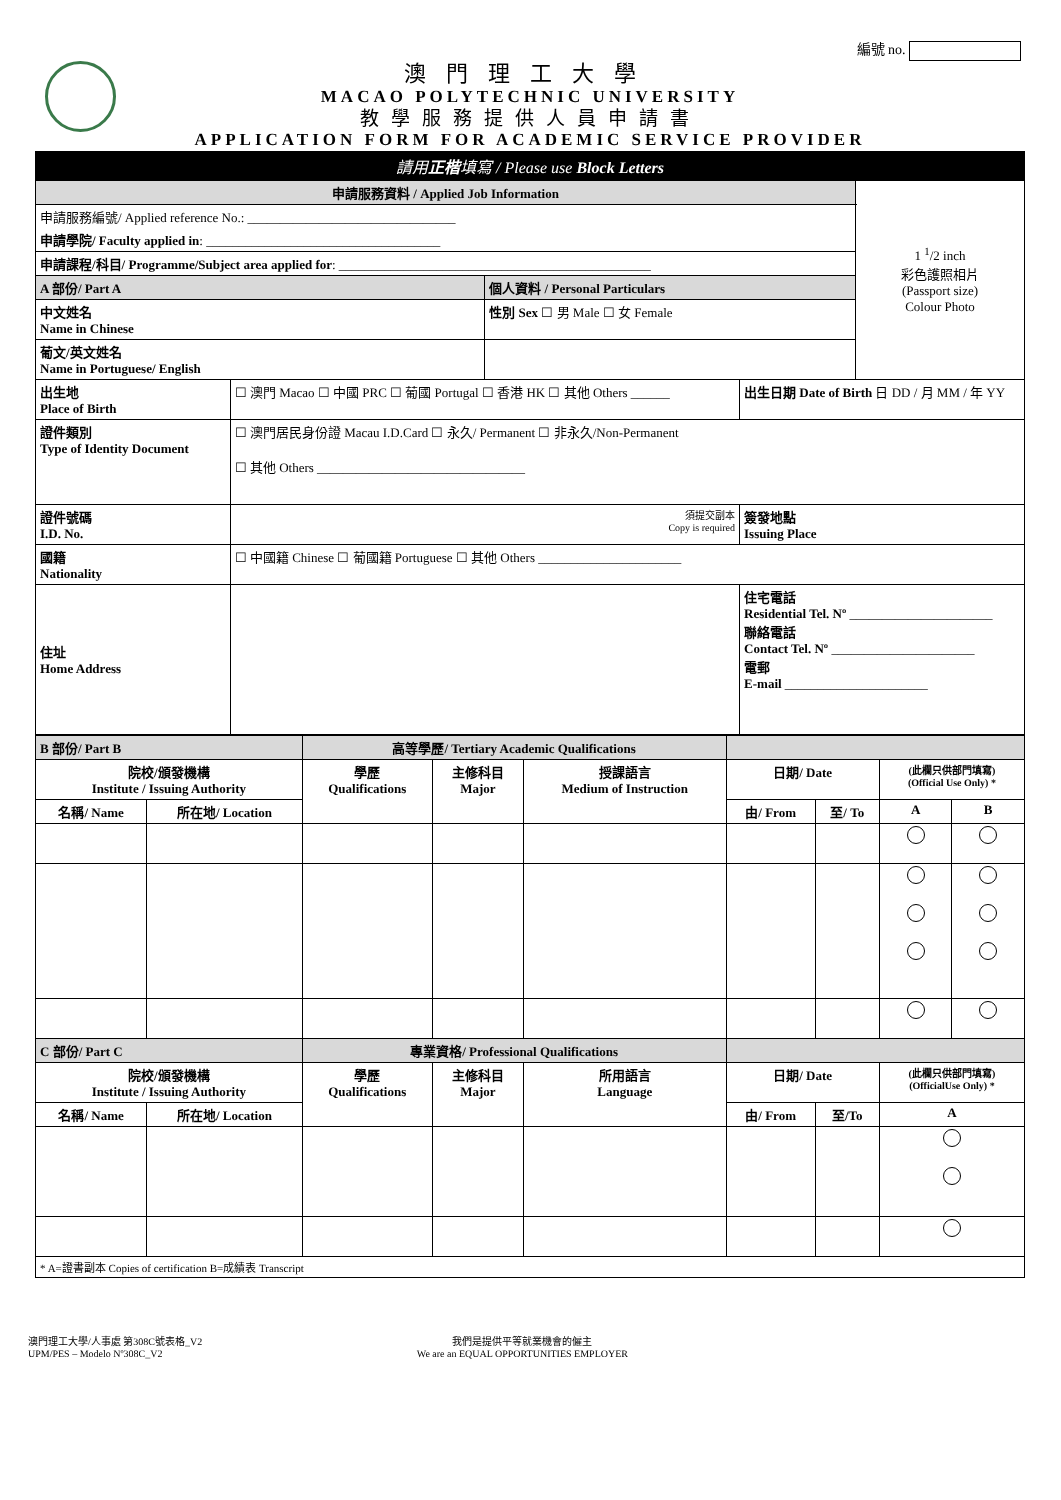編號 no.
澳門理工大學
MACAO POLYTECHNIC UNIVERSITY
教學服務提供人員申請書
APPLICATION FORM FOR ACADEMIC SERVICE PROVIDER
| 請用 正楷 填寫 / Please use Block Letters | | | | |
| 申請服務資料 / Applied Job Information | | | | 1 <sup>1</sup>/2 inch 彩色護照相片 (Passport size) Colour Photo |
| 申請服務編號/ Applied reference No.: ________________________________ | | | | |
| 申請學院/ Faculty applied in : ____________________________________ | | | | |
| 申請課程/科目/ Programme/Subject area applied for : ________________________________________________ | | | | |
| A 部份/ Part A | | 個人資料 / Personal Particulars | | |
| 中文姓名 Name in Chinese | | 性別 Sex ☐ 男 Male ☐ 女 Female | | |
| 葡文/英文姓名 Name in Portuguese/ English | | | | |
| 出生地 Place of Birth | ☐ 澳門 Macao ☐ 中國 PRC ☐ 葡國 Portugal ☐ 香港 HK ☐ 其他 Others ______ | | 出生日期 Date of Birth 日 DD / 月 MM / 年 YY | |
| 證件類別 Type of Identity Document | ☐ 澳門居民身份證 Macau I.D.Card ☐ 永久/ Permanent ☐ 非永久/Non-Permanent ☐ 其他 Others ________________________________ | | | |
| 證件號碼 I.D. No. | 須提交副本 Copy is required | | 簽發地點 Issuing Place | |
| 國籍 Nationality | ☐ 中國籍 Chinese ☐ 葡國籍 Portuguese ☐ 其他 Others ______________________ | | | |
| 住址 Home Address | | | 住宅電話 Residential Tel. Nº ______________________ 聯絡電話 Contact Tel. Nº ______________________ 電郵 E-mail ______________________ | |
| B 部份/ Part B | | 高等學歷/ Tertiary Academic Qualifications | | | | | | |
| 院校/頒發機構 Institute / Issuing Authority | | 學歷 Qualifications | 主修科目 Major | 授課語言 Medium of Instruction | 日期/ Date | | (此欄只供部門填寫) (Official Use Only) * | |
| 名稱/ Name | 所在地/ Location | | | | 由/ From | 至/ To | A | B |
| C 部份/ Part C | | 專業資格/ Professional Qualifications | | | | | | |
| 院校/頒發機構 Institute / Issuing Authority | | 學歷 Qualifications | 主修科目 Major | 所用語言 Language | 日期/ Date | | (此欄只供部門填寫) (OfficialUse Only) * | |
| 名稱/ Name | 所在地/ Location | | | | 由/ From | 至/To | A | |
| * A=證書副本 Copies of certification B=成績表 Transcript | | | | | | | | |
澳門理工大學/人事處 第308C號表格_V2
UPM/PES – Modelo Nº308C_V2
我們是提供平等就業機會的僱主
We are an EQUAL OPPORTUNITIES EMPLOYER